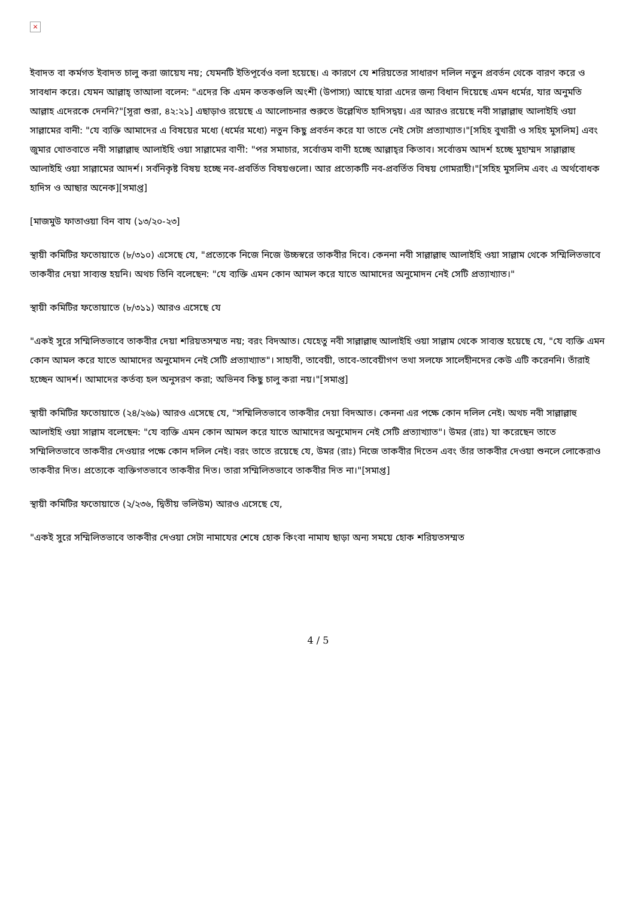×
ইবাদত বা কর্মগত ইবাদত চালু করা জায়েয নয়; যেমনটি ইতিপূর্বেও বলা হয়েছে। এ কারণে যে শরিয়তের সাধারণ দলিল নতুন প্রবর্তন থেকে বারণ করে ও সাবধান করে। যেমন আল্লাহ্‌ তাআলা বলেন: "এদের কি এমন কতকগুলি অংশী (উপাস্য) আছে যারা এদের জন্য বিধান দিয়েছে এমন ধর্মের, যার অনুমতি আল্লাহ এদেরকে দেননি?"[সূরা শুরা, ৪২:২১] এছাড়াও রয়েছে এ আলোচনার শুরুতে উল্লেখিত হাদিসদ্বয়। এর আরও রয়েছে নবী সাল্লাল্লাহু আলাইহি ওয়া সাল্লামের বানী: "যে ব্যক্তি আমাদের এ বিষয়ের মধ্যে (ধর্মের মধ্যে) নতুন কিছু প্রবর্তন করে যা তাতে নেই সেটা প্রত্যাখ্যাত।"[সহিহ বুখারী ও সহিহ মুসলিম] এবং জুমার খোতবাতে নবী সাল্লাল্লাহু আলাইহি ওয়া সাল্লামের বাণী: "পর সমাচার, সর্বোত্তম বাণী হচ্ছে আল্লাহ্‌র কিতাব। সর্বোত্তম আদর্শ হচ্ছে মুহাম্মদ সাল্লাল্লাহু আলাইহি ওয়া সাল্লামের আদর্শ। সর্বনিকৃষ্ট বিষয় হচ্ছে নব-প্রবর্তিত বিষয়গুলো। আর প্রত্যেকটি নব-প্রবর্তিত বিষয় গোমরাহী।"[সহিহ মুসলিম এবং এ অর্থবোধক হাদিস ও আছার অনেক][সমাপ্ত]
[মাজমুউ ফাতাওয়া বিন বায (১৩/২০-২৩]
স্থায়ী কমিটির ফতোয়াতে (৮/৩১০) এসেছে যে, "প্রত্যেকে নিজে নিজে উচ্চস্বরে তাকবীর দিবে। কেননা নবী সাল্লাল্লাহু আলাইহি ওয়া সাল্লাম থেকে সম্মিলিতভাবে তাকবীর দেয়া সাব্যস্ত হয়নি। অথচ তিনি বলেছেন: "যে ব্যক্তি এমন কোন আমল করে যাতে আমাদের অনুমোদন নেই সেটি প্রত্যাখ্যাত।"
স্থায়ী কমিটির ফতোয়াতে (৮/৩১১) আরও এসেছে যে
"একই সুরে সম্মিলিতভাবে তাকবীর দেয়া শরিয়তসম্মত নয়; বরং বিদআত। যেহেতু নবী সাল্লাল্লাহু আলাইহি ওয়া সাল্লাম থেকে সাব্যস্ত হয়েছে যে, "যে ব্যক্তি এমন কোন আমল করে যাতে আমাদের অনুমোদন নেই সেটি প্রত্যাখ্যাত"। সাহাবী, তাবেয়ী, তাবে-তাবেয়ীগণ তথা সলফে সালেহীনদের কেউ এটি করেননি। তাঁরাই হচ্ছেন আদর্শ। আমাদের কর্তব্য হল অনুসরণ করা; অভিনব কিছু চালু করা নয়।"[সমাপ্ত]
স্থায়ী কমিটির ফতোয়াতে (২৪/২৬৯) আরও এসেছে যে, "সম্মিলিতভাবে তাকবীর দেয়া বিদআত। কেননা এর পক্ষে কোন দলিল নেই। অথচ নবী সাল্লাল্লাহু আলাইহি ওয়া সাল্লাম বলেছেন: "যে ব্যক্তি এমন কোন আমল করে যাতে আমাদের অনুমোদন নেই সেটি প্রত্যাখ্যাত"। উমর (রাঃ) যা করেছেন তাতে সম্মিলিতভাবে তাকবীর দেওয়ার পক্ষে কোন দলিল নেই। বরং তাতে রয়েছে যে, উমর (রাঃ) নিজে তাকবীর দিতেন এবং তাঁর তাকবীর দেওয়া শুনলে লোকেরাও তাকবীর দিত। প্রত্যেকে ব্যক্তিগতভাবে তাকবীর দিত। তারা সম্মিলিতভাবে তাকবীর দিত না।"[সমাপ্ত]
স্থায়ী কমিটির ফতোয়াতে (২/২৩৬, দ্বিতীয় ভলিউম) আরও এসেছে যে,
"একই সুরে সম্মিলিতভাবে তাকবীর দেওয়া সেটা নামাযের শেষে হোক কিংবা নামায ছাড়া অন্য সময়ে হোক শরিয়তসম্মত
4 / 5